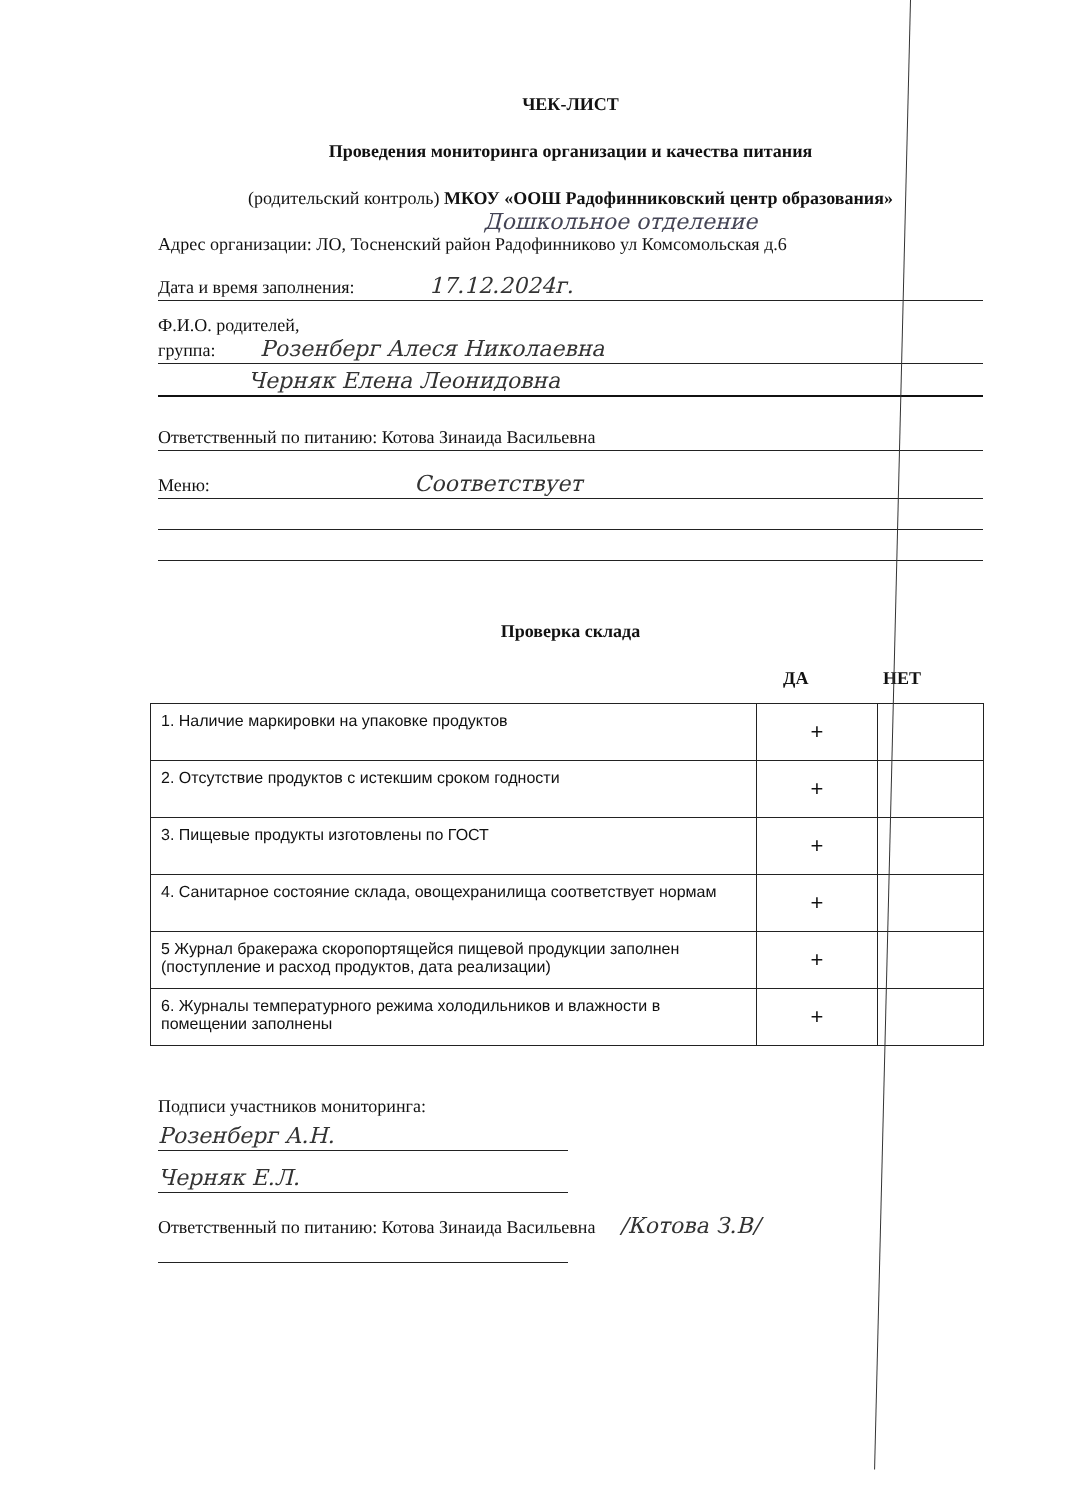ЧЕК-ЛИСТ
Проведения мониторинга организации и качества питания
(родительский контроль) МКОУ «ООШ Радофинниковский центр образования»
Дошкольное отделение
Адрес организации: ЛО, Тосненский район Радофинниково ул Комсомольская д.6
Дата и время заполнения: 17.12.2024г.
Ф.И.О. родителей,
группа: Розенберг Алеся Николаевна
Черняк Елена Леонидовна
Ответственный по питанию: Котова Зинаида Васильевна
Меню: Соответствует
Проверка склада
ДА НЕТ
| 1. Наличие маркировки на упаковке продуктов | + | |
| 2. Отсутствие продуктов с истекшим сроком годности | + | |
| 3. Пищевые продукты изготовлены по ГОСТ | + | |
| 4. Санитарное состояние склада, овощехранилища соответствует нормам | + | |
| 5 Журнал бракеража скоропортящейся пищевой продукции заполнен (поступление и расход продуктов, дата реализации) | + | |
| 6. Журналы температурного режима холодильников и влажности в помещении заполнены | + | |
Подписи участников мониторинга:
Розенберг А.Н.
Черняк Е.Л.
Ответственный по питанию: Котова Зинаида Васильевна /Котова З.В/